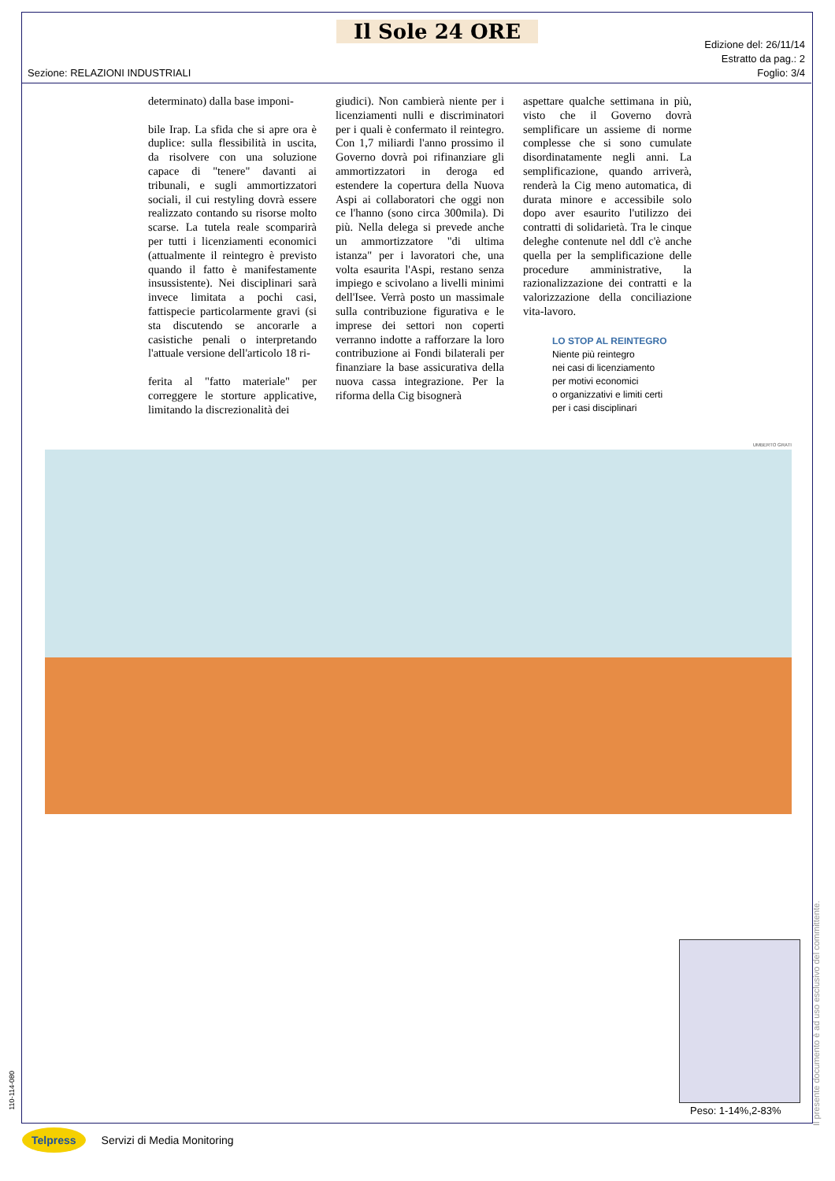Il Sole 24 ORE
Edizione del: 26/11/14
Estratto da pag.: 2
Foglio: 3/4
Sezione: RELAZIONI INDUSTRIALI
determinato) dalla base imponi-
bile Irap. La sfida che si apre ora è duplice: sulla flessibilità in uscita, da risolvere con una soluzione capace di "tenere" davanti ai tribunali, e sugli ammortizzatori sociali, il cui restyling dovrà essere realizzato contando su risorse molto scarse. La tutela reale scomparirà per tutti i licenziamenti economici (attualmente il reintegro è previsto quando il fatto è manifestamente insussistente). Nei disciplinari sarà invece limitata a pochi casi, fattispecie particolarmente gravi (si sta discutendo se ancorarle a casistiche penali o interpretando l'attuale versione dell'articolo 18 ri-
ferita al "fatto materiale" per correggere le storture applicative, limitando la discrezionalità dei
giudici). Non cambierà niente per i licenziamenti nulli e discriminatori per i quali è confermato il reintegro. Con 1,7 miliardi l'anno prossimo il Governo dovrà poi rifinanziare gli ammortizzatori in deroga ed estendere la copertura della Nuova Aspi ai collaboratori che oggi non ce l'hanno (sono circa 300mila). Di più. Nella delega si prevede anche un ammortizzatore "di ultima istanza" per i lavoratori che, una volta esaurita l'Aspi, restano senza impiego e scivolano a livelli minimi dell'Isee. Verrà posto un massimale sulla contribuzione figurativa e le imprese dei settori non coperti verranno indotte a rafforzare la loro contribuzione ai Fondi bilaterali per finanziare la base assicurativa della nuova cassa integrazione. Per la riforma della Cig bisognerà
aspettare qualche settimana in più, visto che il Governo dovrà semplificare un assieme di norme complesse che si sono cumulate disordinatamente negli anni. La semplificazione, quando arriverà, renderà la Cig meno automatica, di durata minore e accessibile solo dopo aver esaurito l'utilizzo dei contratti di solidarietà. Tra le cinque deleghe contenute nel ddl c'è anche quella per la semplificazione delle procedure amministrative, la razionalizzazione dei contratti e la valorizzazione della conciliazione vita-lavoro.
LO STOP AL REINTEGRO
Niente più reintegro
nei casi di licenziamento
per motivi economici
o organizzativi e limiti certi
per i casi disciplinari
UMBERTO GRATI
Peso: 1-14%,2-83%
Il presente documento è ad uso esclusivo del committente.
110-114-080
Telpress Servizi di Media Monitoring